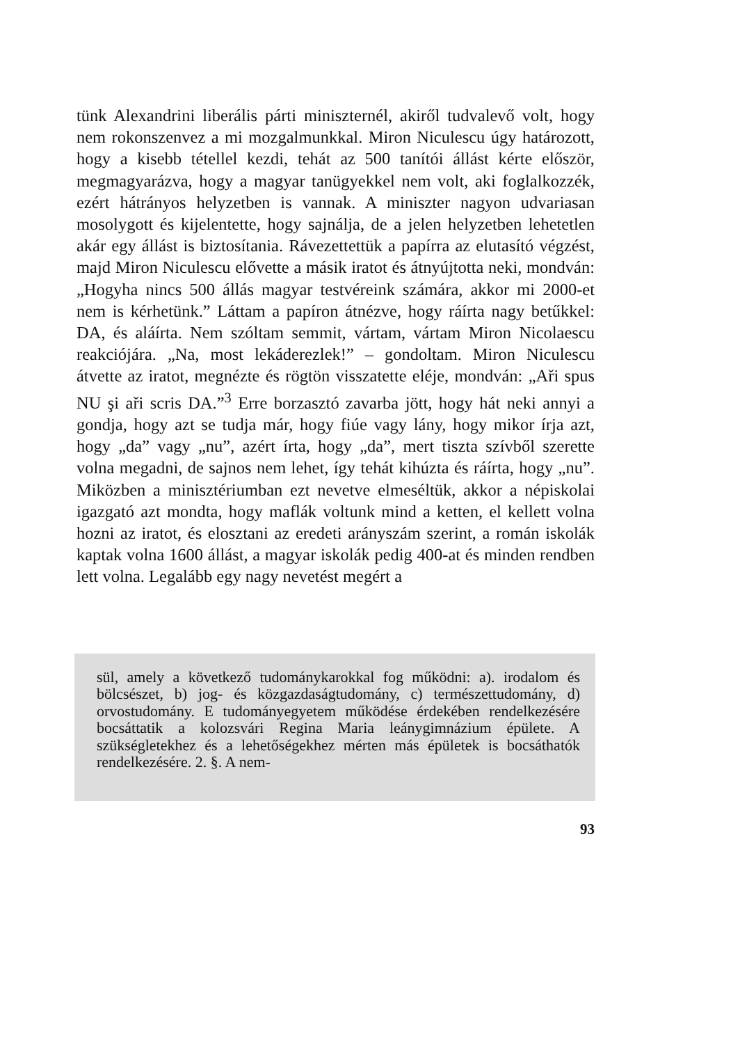tünk Alexandrini liberális párti miniszternél, akiről tudvalevő volt, hogy nem rokonszenvez a mi mozgalmunkkal. Miron Niculescu úgy határozott, hogy a kisebb tétellel kezdi, tehát az 500 tanítói állást kérte először, megmagyarázva, hogy a magyar tanügyekkel nem volt, aki foglalkozzék, ezért hátrányos helyzetben is vannak. A miniszter nagyon udvariasan mosolygott és kijelentette, hogy sajnálja, de a jelen helyzetben lehetetlen akár egy állást is biztosítania. Rávezettettük a papírra az elutasító végzést, majd Miron Niculescu elővette a másik iratot és átnyújtotta neki, mondván: „Hogyha nincs 500 állás magyar testvéreink számára, akkor mi 2000-et nem is kérhetünk.” Láttam a papíron átnézve, hogy ráírta nagy betűkkel: DA, és aláírta. Nem szóltam semmit, vártam, vártam Miron Nicolaescu reakciójára. „Na, most lekáderezlek!” – gondoltam. Miron Niculescu átvette az iratot, megnézte és rögtön visszatette eléje, mondván: „Aři spus NU şi aři scris DA.”<sup>3</sup> Erre borzasztó zavarba jött, hogy hát neki annyi a gondja, hogy azt se tudja már, hogy fiúe vagy lány, hogy mikor írja azt, hogy „da” vagy „nu”, azért írta, hogy „da”, mert tiszta szívből szerette volna megadni, de sajnos nem lehet, így tehát kihúzta és ráírta, hogy „nu”. Miközben a minisztériumban ezt nevetve elmeséltük, akkor a népiskolai igazgató azt mondta, hogy maflák voltunk mind a ketten, el kellett volna hozni az iratot, és elosztani az eredeti arányszám szerint, a román iskolák kaptak volna 1600 állást, a magyar iskolák pedig 400-at és minden rendben lett volna. Legalább egy nagy nevetést megért a
sül, amely a következő tudománykarokkal fog működni: a). irodalom és bölcsészet, b) jog- és közgazdaságtudomány, c) természettudomány, d) orvostudomány. E tudományegyetem működése érdekében rendelkezésére bocsáttatik a kolozsvári Regina Maria leánygimnázium épülete. A szükségletekhez és a lehetőségekhez mérten más épületek is bocsáthatók rendelkezésére. 2. §. A nem-
93